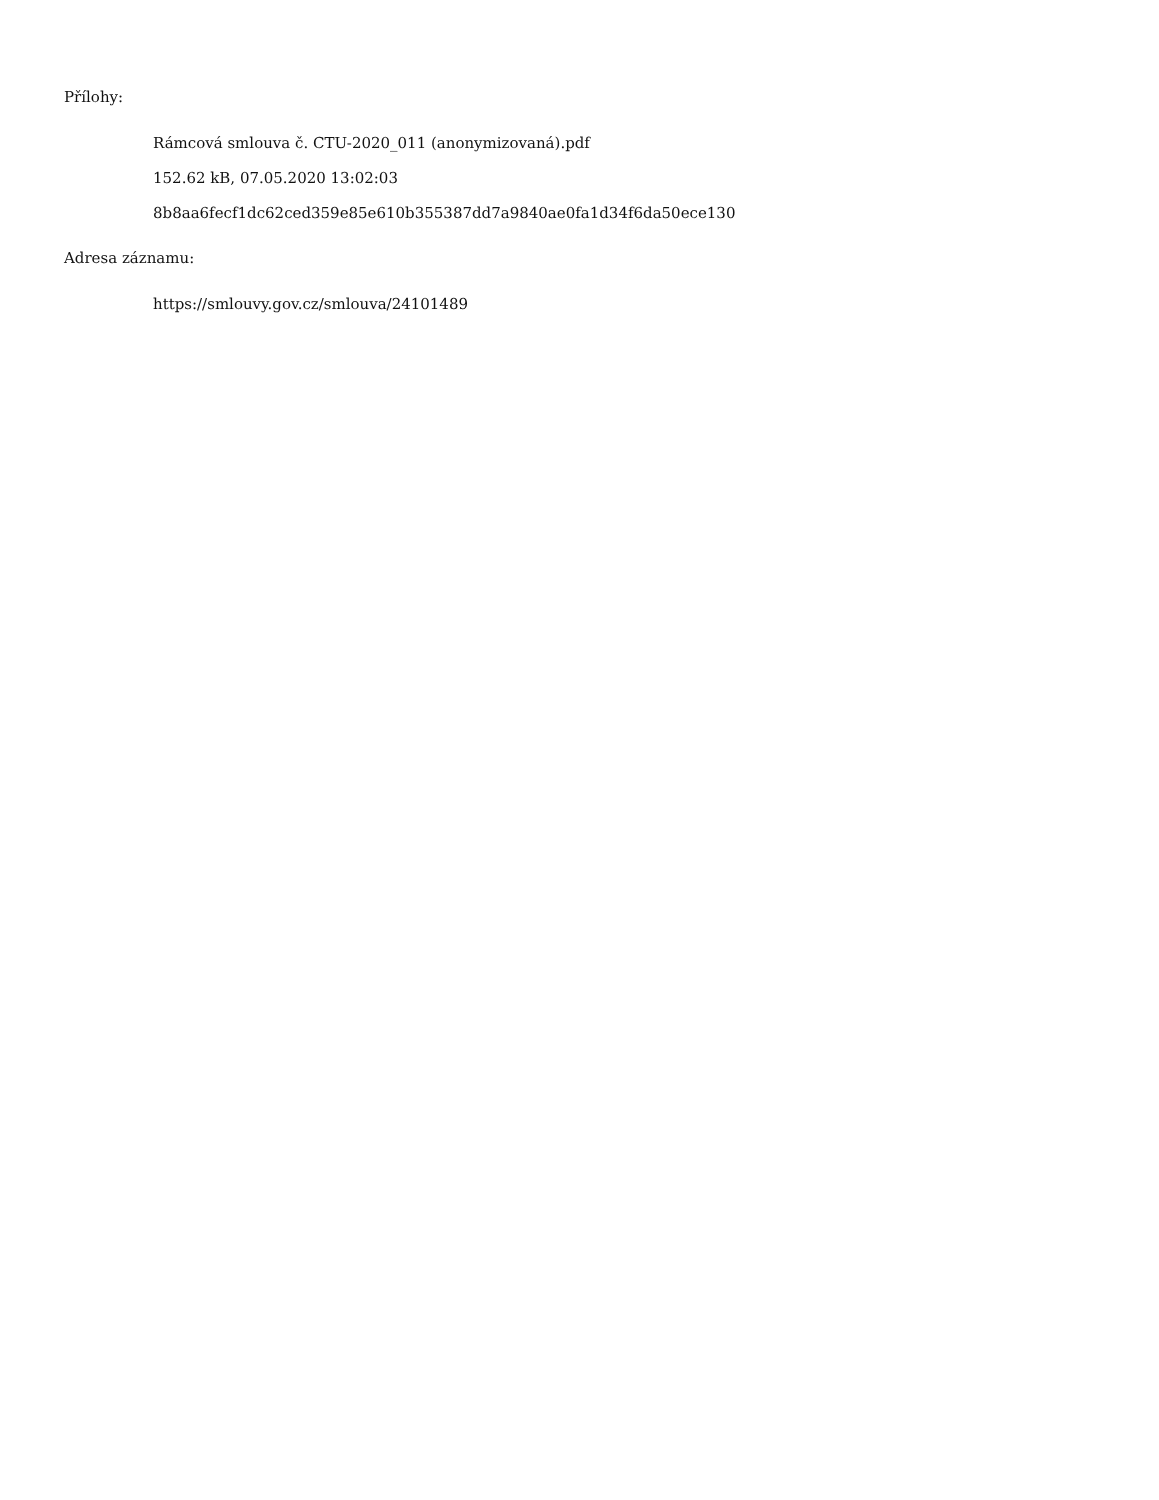Přílohy:
Rámcová smlouva č. CTU-2020_011 (anonymizovaná).pdf
152.62 kB, 07.05.2020 13:02:03
8b8aa6fecf1dc62ced359e85e610b355387dd7a9840ae0fa1d34f6da50ece130
Adresa záznamu:
https://smlouvy.gov.cz/smlouva/24101489